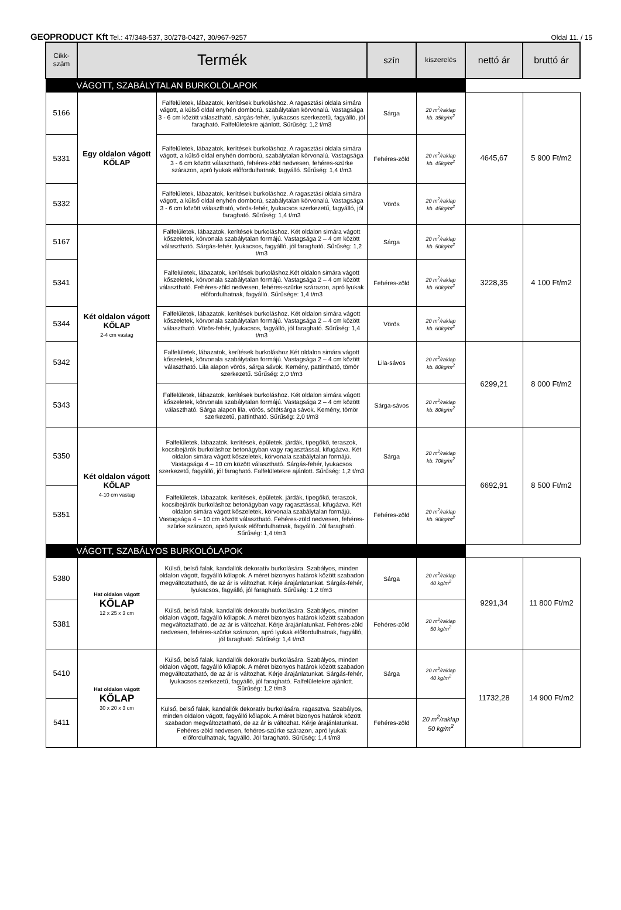GEOPRODUCT Kft Tel.: 47/348-537, 30/278-0427, 30/967-9257 Oldal 11. / 15
| Cikk- szám | Termék | | szín | kiszerelés | nettó ár | bruttó ár |
| --- | --- | --- | --- | --- | --- | --- |
| VÁGOTT, SZABÁLYTALAN BURKOLÓLAPOK | | | | | | |
| 5166 | Egy oldalon vágott KŐLAP | Falfelületek, lábazatok, kerítések burkoláshoz. A ragasztási oldala simára vágott, a külső oldal enyhén domború, szabálytalan körvonalú. Vastagsága 3 - 6 cm között választható, sárgás-fehér, lyukacsos szerkezetű, fagyálló, jól faragható. Falfelületekre ajánlott. Sűrűség: 1,2 t/m3 | Sárga | 20 m<sup>2</sup>/raklap kb. 35kg/m<sup>2</sup> | 4645,67 | 5 900 Ft/m2 |
| 5331 | | Falfelületek, lábazatok, kerítések burkoláshoz. A ragasztási oldala simára vágott, a külső oldal enyhén domború, szabálytalan körvonalú. Vastagsága 3 - 6 cm között választható, fehéres-zöld nedvesen, fehéres-szürke szárazon, apró lyukak előfordulhatnak, fagyálló. Sűrűség: 1,4 t/m3 | Fehéres-zöld | 20 m<sup>2</sup>/raklap kb. 45kg/m<sup>2</sup> | | |
| 5332 | | Falfelületek, lábazatok, kerítések burkoláshoz. A ragasztási oldala simára vágott, a külső oldal enyhén domború, szabálytalan körvonalú. Vastagsága 3 - 6 cm között választható, vörös-fehér, lyukacsos szerkezetű, fagyálló, jól faragható. Sűrűség: 1,4 t/m3 | Vörös | 20 m<sup>2</sup>/raklap kb. 45kg/m<sup>2</sup> | | |
| 5167 | Két oldalon vágott KŐLAP 2-4 cm vastag | Falfelületek, lábazatok, kerítések burkoláshoz. Két oldalon simára vágott kőszeletek, körvonala szabálytalan formájú. Vastagsága 2 – 4 cm között választható. Sárgás-fehér, lyukacsos, fagyálló, jól faragható. Sűrűség: 1,2 t/m3 | Sárga | 20 m<sup>2</sup>/raklap kb. 50kg/m<sup>2</sup> | 3228,35 | 4 100 Ft/m2 |
| 5341 | | Falfelületek, lábazatok, kerítések burkoláshoz.Két oldalon simára vágott kőszeletek, körvonala szabálytalan formájú. Vastagsága 2 – 4 cm között választható. Fehéres-zöld nedvesen, fehéres-szürke szárazon, apró lyukak előfordulhatnak, fagyálló. Sűrűsége: 1,4 t/m3 | Fehéres-zöld | 20 m<sup>2</sup>/raklap kb. 60kg/m<sup>2</sup> | | |
| 5344 | | Falfelületek, lábazatok, kerítések burkoláshoz. Két oldalon simára vágott kőszeletek, körvonala szabálytalan formájú. Vastagsága 2 – 4 cm között választható. Vörös-fehér, lyukacsos, fagyálló, jól faragható. Sűrűség: 1,4 t/m3 | Vörös | 20 m<sup>2</sup>/raklap kb. 60kg/m<sup>2</sup> | | |
| 5342 | | Falfelületek, lábazatok, kerítések burkoláshoz.Két oldalon simára vágott kőszeletek, körvonala szabálytalan formájú. Vastagsága 2 – 4 cm között választható. Lila alapon vörös, sárga sávok. Kemény, pattintható, tömör szerkezetű. Sűrűség: 2,0 t/m3 | Lila-sávos | 20 m<sup>2</sup>/raklap kb. 80kg/m<sup>2</sup> | 6299,21 | 8 000 Ft/m2 |
| 5343 | | Falfelületek, lábazatok, kerítések burkoláshoz. Két oldalon simára vágott kőszeletek, körvonala szabálytalan formájú. Vastagsága 2 – 4 cm között választható. Sárga alapon lila, vörös, sötétsárga sávok. Kemény, tömör szerkezetű, pattintható. Sűrűség: 2,0 t/m3 | Sárga-sávos | 20 m<sup>2</sup>/raklap kb. 80kg/m<sup>2</sup> | | |
| 5350 | Két oldalon vágott KŐLAP 4-10 cm vastag | Falfelületek, lábazatok, kerítések, épületek, járdák, tipegőkő, teraszok, kocsibejárók burkoláshoz betonágyban vagy ragasztással, kifugázva. Két oldalon simára vágott kőszeletek, körvonala szabálytalan formájú. Vastagsága 4 – 10 cm között választható. Sárgás-fehér, lyukacsos szerkezetű, fagyálló, jól faragható. Falfelületekre ajánlott. Sűrűség: 1,2 t/m3 | Sárga | 20 m<sup>2</sup>/raklap kb. 70kg/m<sup>2</sup> | 6692,91 | 8 500 Ft/m2 |
| 5351 | | Falfelületek, lábazatok, kerítések, épületek, járdák, tipegőkő, teraszok, kocsibejárók burkoláshoz betonágyban vagy ragasztással, kifugázva. Két oldalon simára vágott kőszeletek, körvonala szabálytalan formájú. Vastagsága 4 – 10 cm között választható. Fehéres-zöld nedvesen, fehéres-szürke szárazon, apró lyukak előfordulhatnak, fagyálló. Jól faragható. Sűrűség: 1,4 t/m3 | Fehéres-zöld | 20 m<sup>2</sup>/raklap kb. 90kg/m<sup>2</sup> | | |
| VÁGOTT, SZABÁLYOS BURKOLÓLAPOK | | | | | | |
| 5380 | Hat oldalon vágott KŐLAP 12 x 25 x 3 cm | Külső, belső falak, kandallók dekoratív burkolására. Szabályos, minden oldalon vágott, fagyálló kőlapok. A méret bizonyos határok között szabadon megváltoztatható, de az ár is változhat. Kérje árajánlatunkat. Sárgás-fehér, lyukacsos, fagyálló, jól faragható. Sűrűség: 1,2 t/m3 | Sárga | 20 m<sup>2</sup>/raklap 40 kg/m<sup>2</sup> | 9291,34 | 11 800 Ft/m2 |
| 5381 | | Külső, belső falak, kandallók dekoratív burkolására. Szabályos, minden oldalon vágott, fagyálló kőlapok. A méret bizonyos határok között szabadon megváltoztatható, de az ár is változhat. Kérje árajánlatunkat. Fehéres-zöld nedvesen, fehéres-szürke szárazon, apró lyukak előfordulhatnak, fagyálló, jól faragható. Sűrűség: 1,4 t/m3 | Fehéres-zöld | 20 m<sup>2</sup>/raklap 50 kg/m<sup>2</sup> | | |
| 5410 | Hat oldalon vágott KŐLAP 30 x 20 x 3 cm | Külső, belső falak, kandallók dekoratív burkolására. Szabályos, minden oldalon vágott, fagyálló kőlapok. A méret bizonyos határok között szabadon megváltoztatható, de az ár is változhat. Kérje árajánlatunkat. Sárgás-fehér, lyukacsos szerkezetű, fagyálló, jól faragható. Falfelületekre ajánlott. Sűrűség: 1,2 t/m3 | Sárga | 20 m<sup>2</sup>/raklap 40 kg/m<sup>2</sup> | 11732,28 | 14 900 Ft/m2 |
| 5411 | | Külső, belső falak, kandallók dekoratív burkolására, ragasztva. Szabályos, minden oldalon vágott, fagyálló kőlapok. A méret bizonyos határok között szabadon megváltoztatható, de az ár is változhat. Kérje árajánlatunkat. Fehéres-zöld nedvesen, fehéres-szürke szárazon, apró lyukak előfordulhatnak, fagyálló. Jól faragható. Sűrűség: 1,4 t/m3 | Fehéres-zöld | 20 m<sup>2</sup>/raklap 50 kg/m<sup>2</sup> | | |